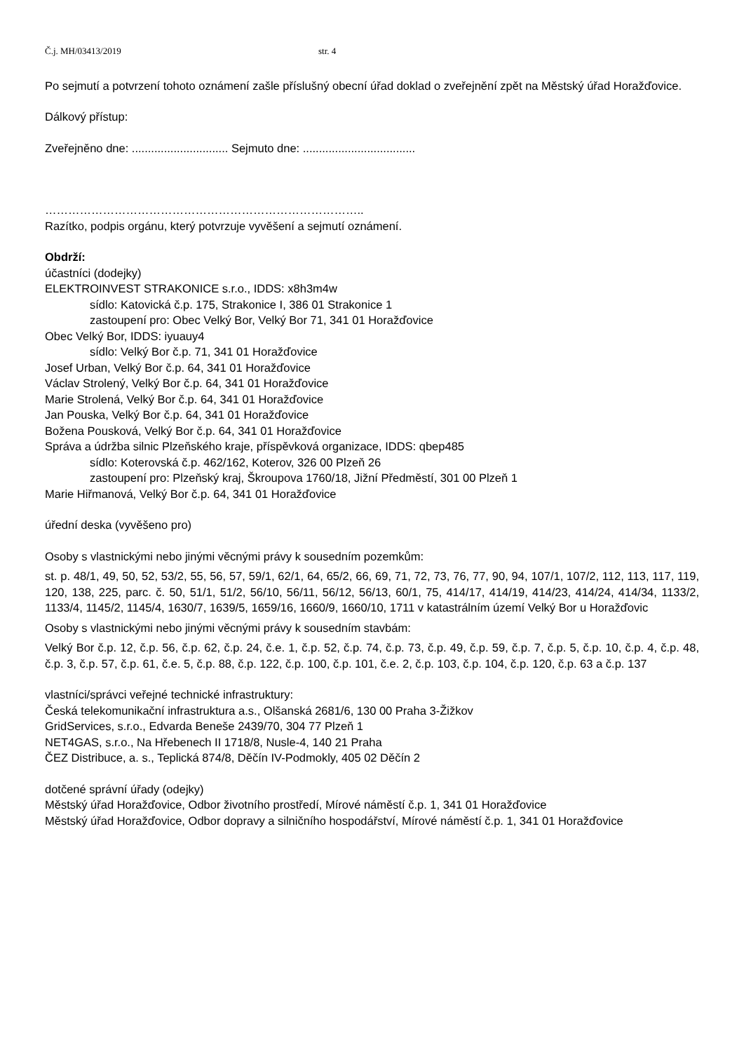Č.j. MH/03413/2019 str. 4
Po sejmutí a potvrzení tohoto oznámení zašle příslušný obecní úřad doklad o zveřejnění zpět na Městský úřad Horažďovice.
Dálkový přístup:
Zveřejněno dne: .............................. Sejmuto dne: ...................................
………………………………………………………………………..
Razítko, podpis orgánu, který potvrzuje vyvěšení a sejmutí oznámení.
Obdrží:
účastníci (dodejky)
ELEKTROINVEST STRAKONICE s.r.o., IDDS: x8h3m4w
sídlo: Katovická č.p. 175, Strakonice I, 386 01 Strakonice 1
zastoupení pro: Obec Velký Bor, Velký Bor 71, 341 01 Horažďovice
Obec Velký Bor, IDDS: iyuauy4
sídlo: Velký Bor č.p. 71, 341 01 Horažďovice
Josef Urban, Velký Bor č.p. 64, 341 01 Horažďovice
Václav Strolený, Velký Bor č.p. 64, 341 01 Horažďovice
Marie Strolená, Velký Bor č.p. 64, 341 01 Horažďovice
Jan Pouska, Velký Bor č.p. 64, 341 01 Horažďovice
Božena Pousková, Velký Bor č.p. 64, 341 01 Horažďovice
Správa a údržba silnic Plzeňského kraje, příspěvková organizace, IDDS: qbep485
sídlo: Koterovská č.p. 462/162, Koterov, 326 00 Plzeň 26
zastoupení pro: Plzeňský kraj, Škroupova 1760/18, Jižní Předměstí, 301 00 Plzeň 1
Marie Hiřmanová, Velký Bor č.p. 64, 341 01 Horažďovice
úřední deska (vyvěšeno pro)
Osoby s vlastnickými nebo jinými věcnými právy k sousedním pozemkům:
st. p. 48/1, 49, 50, 52, 53/2, 55, 56, 57, 59/1, 62/1, 64, 65/2, 66, 69, 71, 72, 73, 76, 77, 90, 94, 107/1, 107/2, 112, 113, 117, 119, 120, 138, 225, parc. č. 50, 51/1, 51/2, 56/10, 56/11, 56/12, 56/13, 60/1, 75, 414/17, 414/19, 414/23, 414/24, 414/34, 1133/2, 1133/4, 1145/2, 1145/4, 1630/7, 1639/5, 1659/16, 1660/9, 1660/10, 1711 v katastrálním území Velký Bor u Horažďovic
Osoby s vlastnickými nebo jinými věcnými právy k sousedním stavbám:
Velký Bor č.p. 12, č.p. 56, č.p. 62, č.p. 24, č.e. 1, č.p. 52, č.p. 74, č.p. 73, č.p. 49, č.p. 59, č.p. 7, č.p. 5, č.p. 10, č.p. 4, č.p. 48, č.p. 3, č.p. 57, č.p. 61, č.e. 5, č.p. 88, č.p. 122, č.p. 100, č.p. 101, č.e. 2, č.p. 103, č.p. 104, č.p. 120, č.p. 63 a č.p. 137
vlastníci/správci veřejné technické infrastruktury:
Česká telekomunikační infrastruktura a.s., Olšanská 2681/6, 130 00 Praha 3-Žižkov
GridServices, s.r.o., Edvarda Beneše 2439/70, 304 77 Plzeň 1
NET4GAS, s.r.o., Na Hřebenech II 1718/8, Nusle-4, 140 21 Praha
ČEZ Distribuce, a. s., Teplická 874/8, Děčín IV-Podmokly, 405 02 Děčín 2
dotčené správní úřady (odejky)
Městský úřad Horažďovice, Odbor životního prostředí, Mírové náměstí č.p. 1, 341 01 Horažďovice
Městský úřad Horažďovice, Odbor dopravy a silničního hospodářství, Mírové náměstí č.p. 1, 341 01 Horažďovice